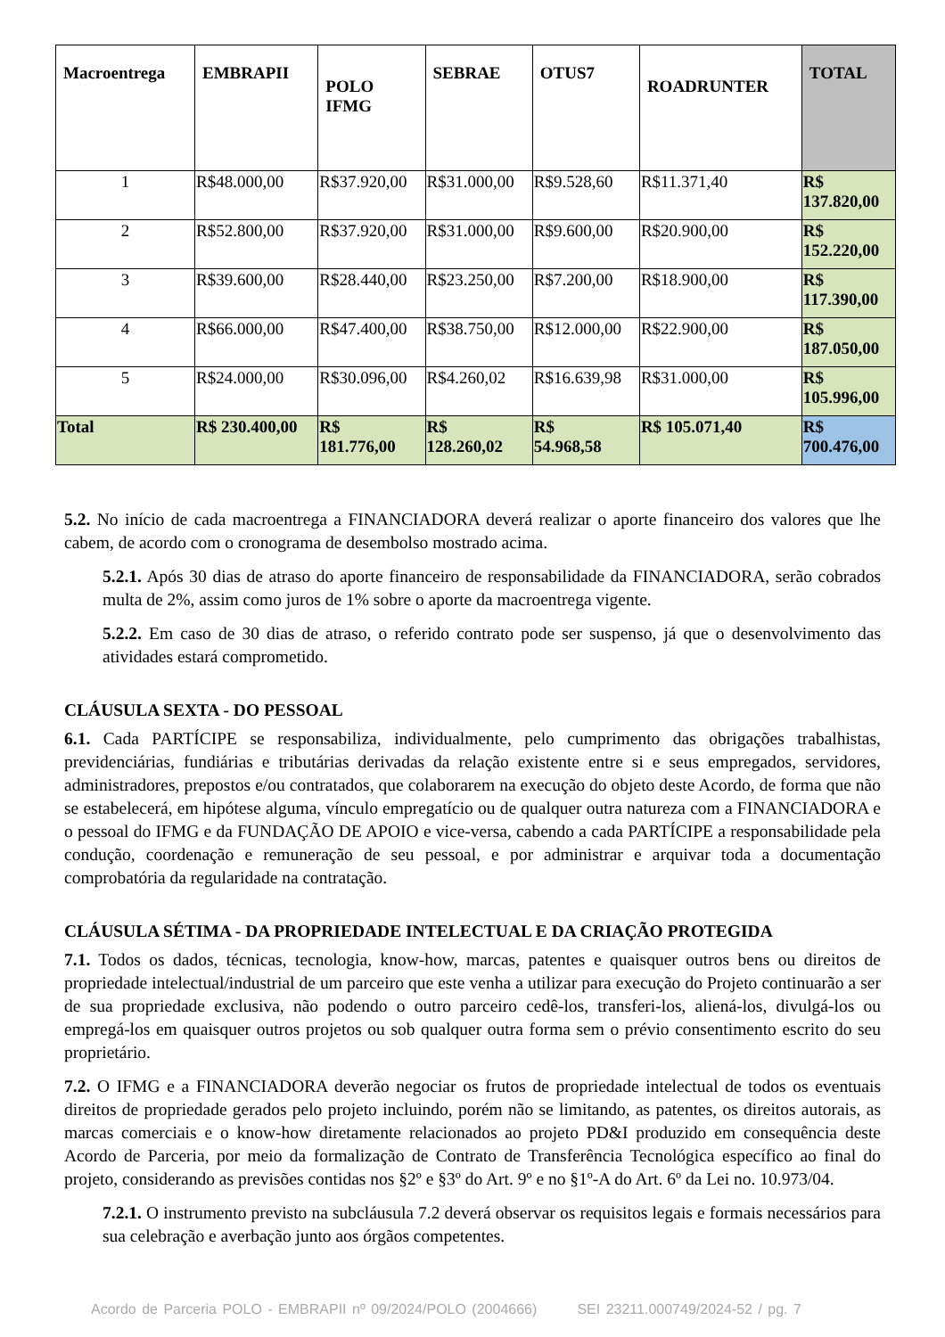| Macroentrega | EMBRAPII | POLO IFMG | SEBRAE | OTUS7 | ROADRUNTER | TOTAL |
| --- | --- | --- | --- | --- | --- | --- |
| 1 | R$48.000,00 | R$37.920,00 | R$31.000,00 | R$9.528,60 | R$11.371,40 | R$ 137.820,00 |
| 2 | R$52.800,00 | R$37.920,00 | R$31.000,00 | R$9.600,00 | R$20.900,00 | R$ 152.220,00 |
| 3 | R$39.600,00 | R$28.440,00 | R$23.250,00 | R$7.200,00 | R$18.900,00 | R$ 117.390,00 |
| 4 | R$66.000,00 | R$47.400,00 | R$38.750,00 | R$12.000,00 | R$22.900,00 | R$ 187.050,00 |
| 5 | R$24.000,00 | R$30.096,00 | R$4.260,02 | R$16.639,98 | R$31.000,00 | R$ 105.996,00 |
| Total | R$ 230.400,00 | R$ 181.776,00 | R$ 128.260,02 | R$ 54.968,58 | R$ 105.071,40 | R$ 700.476,00 |
5.2. No início de cada macroentrega a FINANCIADORA deverá realizar o aporte financeiro dos valores que lhe cabem, de acordo com o cronograma de desembolso mostrado acima.
5.2.1. Após 30 dias de atraso do aporte financeiro de responsabilidade da FINANCIADORA, serão cobrados multa de 2%, assim como juros de 1% sobre o aporte da macroentrega vigente.
5.2.2. Em caso de 30 dias de atraso, o referido contrato pode ser suspenso, já que o desenvolvimento das atividades estará comprometido.
CLÁUSULA SEXTA - DO PESSOAL
6.1. Cada PARTÍCIPE se responsabiliza, individualmente, pelo cumprimento das obrigações trabalhistas, previdenciárias, fundiárias e tributárias derivadas da relação existente entre si e seus empregados, servidores, administradores, prepostos e/ou contratados, que colaborarem na execução do objeto deste Acordo, de forma que não se estabelecerá, em hipótese alguma, vínculo empregatício ou de qualquer outra natureza com a FINANCIADORA e o pessoal do IFMG e da FUNDAÇÃO DE APOIO e vice-versa, cabendo a cada PARTÍCIPE a responsabilidade pela condução, coordenação e remuneração de seu pessoal, e por administrar e arquivar toda a documentação comprobatória da regularidade na contratação.
CLÁUSULA SÉTIMA - DA PROPRIEDADE INTELECTUAL E DA CRIAÇÃO PROTEGIDA
7.1. Todos os dados, técnicas, tecnologia, know-how, marcas, patentes e quaisquer outros bens ou direitos de propriedade intelectual/industrial de um parceiro que este venha a utilizar para execução do Projeto continuarão a ser de sua propriedade exclusiva, não podendo o outro parceiro cedê-los, transferi-los, aliená-los, divulgá-los ou empregá-los em quaisquer outros projetos ou sob qualquer outra forma sem o prévio consentimento escrito do seu proprietário.
7.2. O IFMG e a FINANCIADORA deverão negociar os frutos de propriedade intelectual de todos os eventuais direitos de propriedade gerados pelo projeto incluindo, porém não se limitando, as patentes, os direitos autorais, as marcas comerciais e o know-how diretamente relacionados ao projeto PD&I produzido em consequência deste Acordo de Parceria, por meio da formalização de Contrato de Transferência Tecnológica específico ao final do projeto, considerando as previsões contidas nos §2º e §3º do Art. 9º e no §1º-A do Art. 6º da Lei no. 10.973/04.
7.2.1. O instrumento previsto na subcláusula 7.2 deverá observar os requisitos legais e formais necessários para sua celebração e averbação junto aos órgãos competentes.
Acordo de Parceria POLO - EMBRAPII nº 09/2024/POLO (2004666) SEI 23211.000749/2024-52 / pg. 7